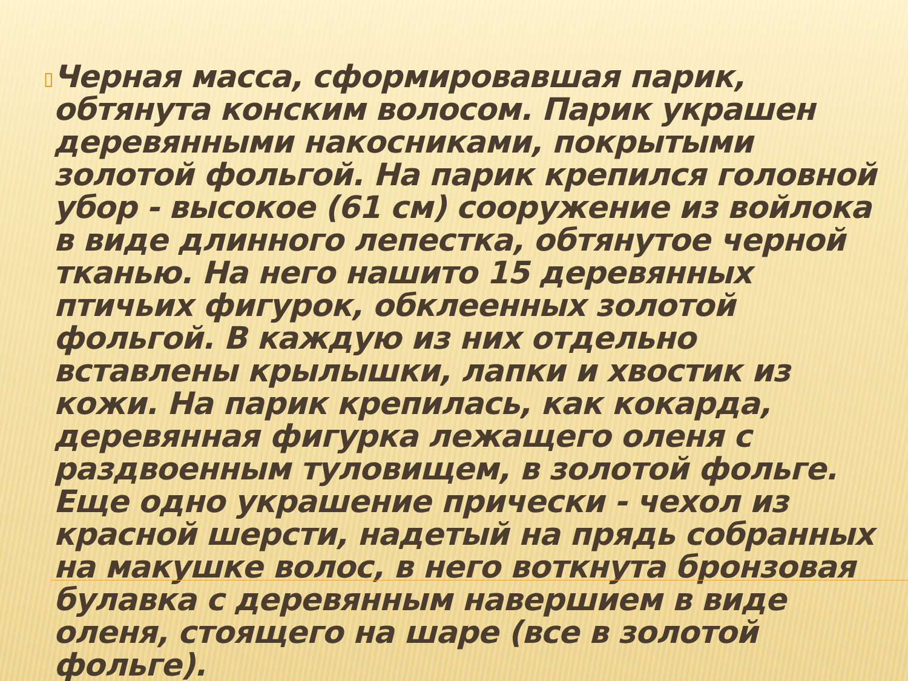▯
Черная масса, сформировавшая парик, обтянута конским волосом. Парик украшен деревянными накосниками, покрытыми золотой фольгой. На парик крепился головной убор - высокое (61 см) сооружение из войлока в виде длинного лепестка, обтянутое черной тканью. На него нашито 15 деревянных птичьих фигурок, обклеенных золотой фольгой. В каждую из них отдельно вставлены крылышки, лапки и хвостик из кожи. На парик крепилась, как кокарда, деревянная фигурка лежащего оленя с раздвоенным туловищем, в золотой фольге. Еще одно украшение прически - чехол из красной шерсти, надетый на прядь собранных на макушке волос, в него воткнута бронзовая булавка с деревянным навершием в виде оленя, стоящего на шаре (все в золотой фольге).